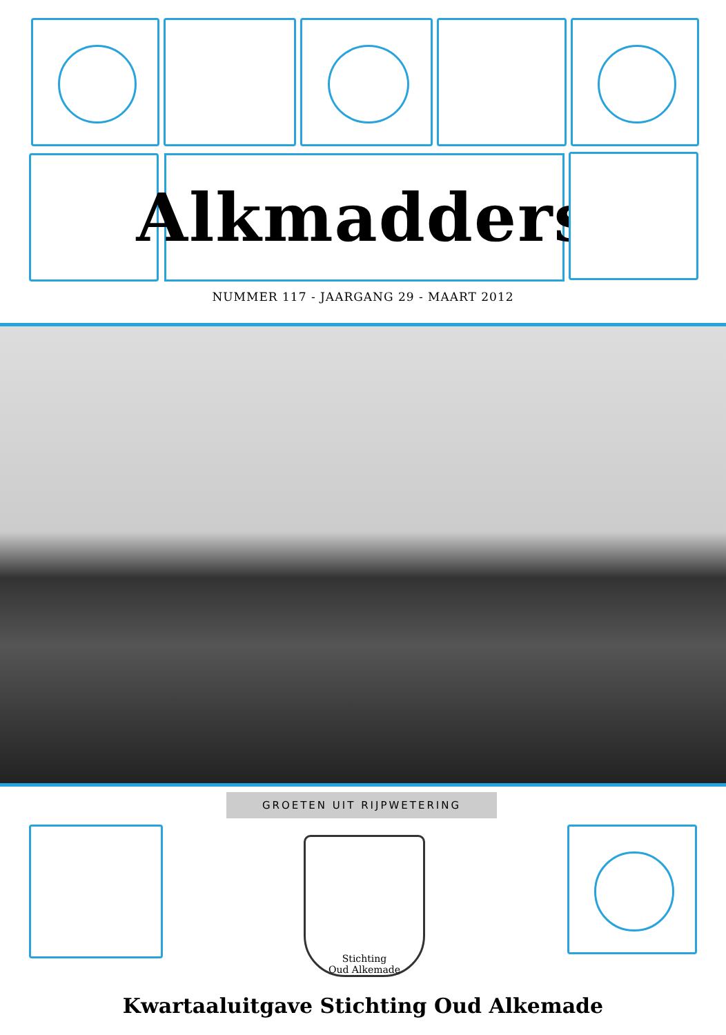Alkmadders
NUMMER 117 - JAARGANG 29 - MAART 2012
GROETEN UIT RIJPWETERING
Stichting
Oud Alkemade
Kwartaaluitgave Stichting Oud Alkemade